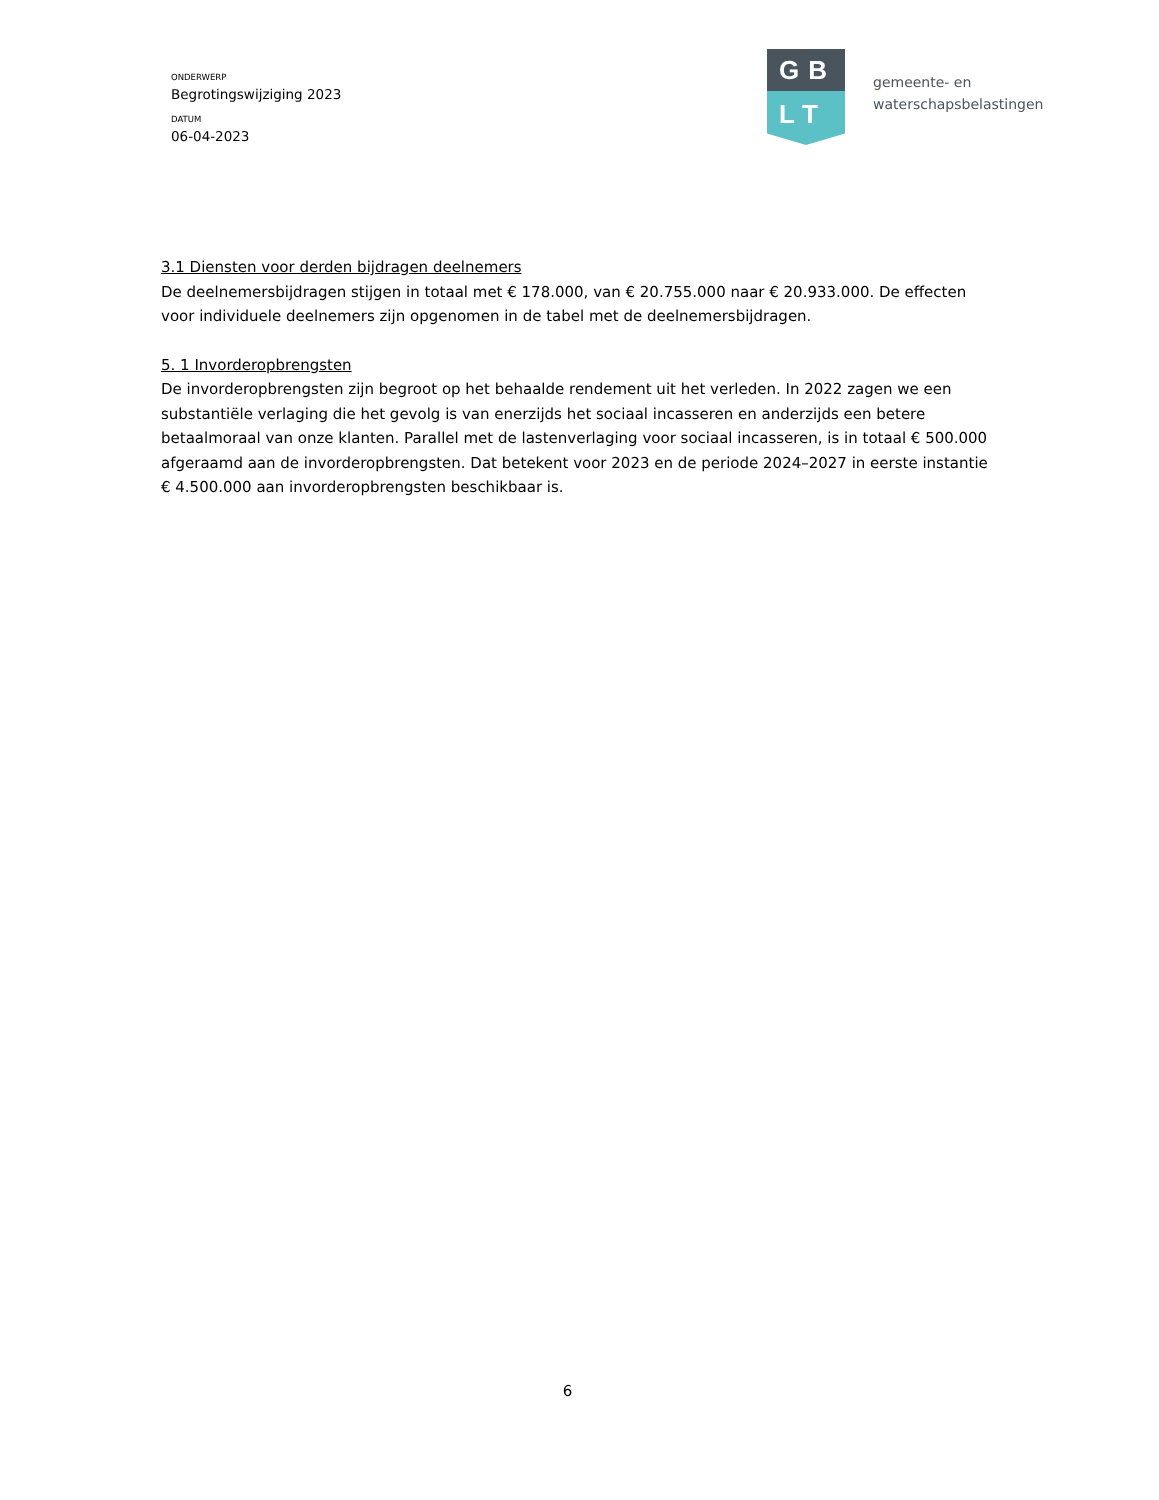ONDERWERP
Begrotingswijziging 2023
DATUM
06-04-2023
GB
LT
gemeente- en
waterschapsbelastingen
3.1 Diensten voor derden bijdragen deelnemers
De deelnemersbijdragen stijgen in totaal met € 178.000, van € 20.755.000 naar € 20.933.000. De effecten voor individuele deelnemers zijn opgenomen in de tabel met de deelnemersbijdragen.
5. 1 Invorderopbrengsten
De invorderopbrengsten zijn begroot op het behaalde rendement uit het verleden. In 2022 zagen we een substantiële verlaging die het gevolg is van enerzijds het sociaal incasseren en anderzijds een betere betaalmoraal van onze klanten. Parallel met de lastenverlaging voor sociaal incasseren, is in totaal € 500.000 afgeraamd aan de invorderopbrengsten. Dat betekent voor 2023 en de periode 2024–2027 in eerste instantie € 4.500.000 aan invorderopbrengsten beschikbaar is.
6